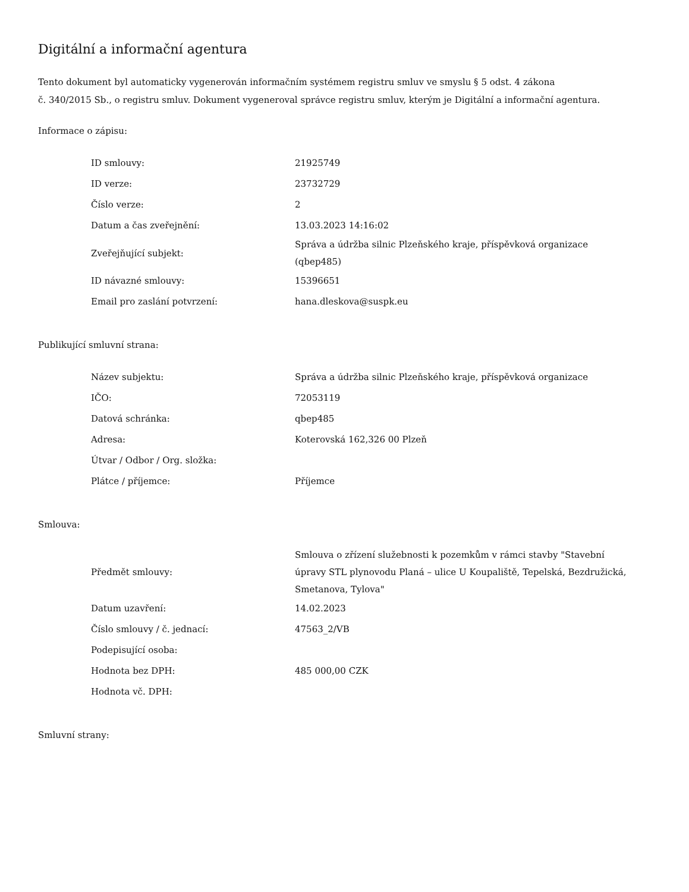Digitální a informační agentura
Tento dokument byl automaticky vygenerován informačním systémem registru smluv ve smyslu § 5 odst. 4 zákona
č. 340/2015 Sb., o registru smluv. Dokument vygeneroval správce registru smluv, kterým je Digitální a informační agentura.
Informace o zápisu:
| ID smlouvy: | 21925749 |
| ID verze: | 23732729 |
| Číslo verze: | 2 |
| Datum a čas zveřejnění: | 13.03.2023 14:16:02 |
| Zveřejňující subjekt: | Správa a údržba silnic Plzeňského kraje, příspěvková organizace (qbep485) |
| ID návazné smlouvy: | 15396651 |
| Email pro zaslání potvrzení: | hana.dleskova@suspk.eu |
Publikující smluvní strana:
| Název subjektu: | Správa a údržba silnic Plzeňského kraje, příspěvková organizace |
| IČO: | 72053119 |
| Datová schránka: | qbep485 |
| Adresa: | Koterovská 162,326 00 Plzeň |
| Útvar / Odbor / Org. složka: | |
| Plátce / příjemce: | Příjemce |
Smlouva:
| Předmět smlouvy: | Smlouva o zřízení služebnosti k pozemkům v rámci stavby "Stavební úpravy STL plynovodu Planá – ulice U Koupaliště, Tepelská, Bezdružická, Smetanova, Tylova" |
| Datum uzavření: | 14.02.2023 |
| Číslo smlouvy / č. jednací: | 47563_2/VB |
| Podepisující osoba: | |
| Hodnota bez DPH: | 485 000,00 CZK |
| Hodnota vč. DPH: | |
Smluvní strany: